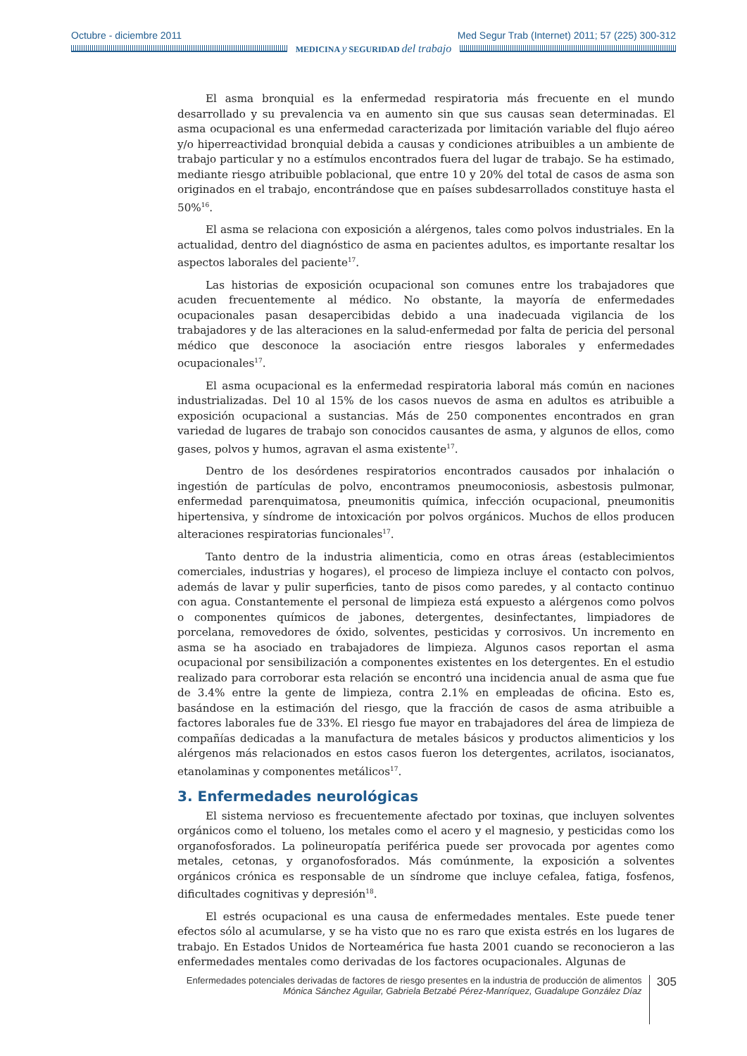Octubre - diciembre 2011 Med Segur Trab (Internet) 2011; 57 (225) 300-312
MEDICINA y SEGURIDAD del trabajo
El asma bronquial es la enfermedad respiratoria más frecuente en el mundo desarrollado y su prevalencia va en aumento sin que sus causas sean determinadas. El asma ocupacional es una enfermedad caracterizada por limitación variable del flujo aéreo y/o hiperreactividad bronquial debida a causas y condiciones atribuibles a un ambiente de trabajo particular y no a estímulos encontrados fuera del lugar de trabajo. Se ha estimado, mediante riesgo atribuible poblacional, que entre 10 y 20% del total de casos de asma son originados en el trabajo, encontrándose que en países subdesarrollados constituye hasta el 50%<sup>16</sup>.
El asma se relaciona con exposición a alérgenos, tales como polvos industriales. En la actualidad, dentro del diagnóstico de asma en pacientes adultos, es importante resaltar los aspectos laborales del paciente<sup>17</sup>.
Las historias de exposición ocupacional son comunes entre los trabajadores que acuden frecuentemente al médico. No obstante, la mayoría de enfermedades ocupacionales pasan desapercibidas debido a una inadecuada vigilancia de los trabajadores y de las alteraciones en la salud-enfermedad por falta de pericia del personal médico que desconoce la asociación entre riesgos laborales y enfermedades ocupacionales<sup>17</sup>.
El asma ocupacional es la enfermedad respiratoria laboral más común en naciones industrializadas. Del 10 al 15% de los casos nuevos de asma en adultos es atribuible a exposición ocupacional a sustancias. Más de 250 componentes encontrados en gran variedad de lugares de trabajo son conocidos causantes de asma, y algunos de ellos, como gases, polvos y humos, agravan el asma existente<sup>17</sup>.
Dentro de los desórdenes respiratorios encontrados causados por inhalación o ingestión de partículas de polvo, encontramos pneumoconiosis, asbestosis pulmonar, enfermedad parenquimatosa, pneumonitis química, infección ocupacional, pneumonitis hipertensiva, y síndrome de intoxicación por polvos orgánicos. Muchos de ellos producen alteraciones respiratorias funcionales<sup>17</sup>.
Tanto dentro de la industria alimenticia, como en otras áreas (establecimientos comerciales, industrias y hogares), el proceso de limpieza incluye el contacto con polvos, además de lavar y pulir superficies, tanto de pisos como paredes, y al contacto continuo con agua. Constantemente el personal de limpieza está expuesto a alérgenos como polvos o componentes químicos de jabones, detergentes, desinfectantes, limpiadores de porcelana, removedores de óxido, solventes, pesticidas y corrosivos. Un incremento en asma se ha asociado en trabajadores de limpieza. Algunos casos reportan el asma ocupacional por sensibilización a componentes existentes en los detergentes. En el estudio realizado para corroborar esta relación se encontró una incidencia anual de asma que fue de 3.4% entre la gente de limpieza, contra 2.1% en empleadas de oficina. Esto es, basándose en la estimación del riesgo, que la fracción de casos de asma atribuible a factores laborales fue de 33%. El riesgo fue mayor en trabajadores del área de limpieza de compañías dedicadas a la manufactura de metales básicos y productos alimenticios y los alérgenos más relacionados en estos casos fueron los detergentes, acrilatos, isocianatos, etanolaminas y componentes metálicos<sup>17</sup>.
3. Enfermedades neurológicas
El sistema nervioso es frecuentemente afectado por toxinas, que incluyen solventes orgánicos como el tolueno, los metales como el acero y el magnesio, y pesticidas como los organofosforados. La polineuropatía periférica puede ser provocada por agentes como metales, cetonas, y organofosforados. Más comúnmente, la exposición a solventes orgánicos crónica es responsable de un síndrome que incluye cefalea, fatiga, fosfenos, dificultades cognitivas y depresión<sup>18</sup>.
El estrés ocupacional es una causa de enfermedades mentales. Este puede tener efectos sólo al acumularse, y se ha visto que no es raro que exista estrés en los lugares de trabajo. En Estados Unidos de Norteamérica fue hasta 2001 cuando se reconocieron a las enfermedades mentales como derivadas de los factores ocupacionales. Algunas de
Enfermedades potenciales derivadas de factores de riesgo presentes en la industria de producción de alimentos
Mónica Sánchez Aguilar, Gabriela Betzabé Pérez-Manríquez, Guadalupe González Díaz
305